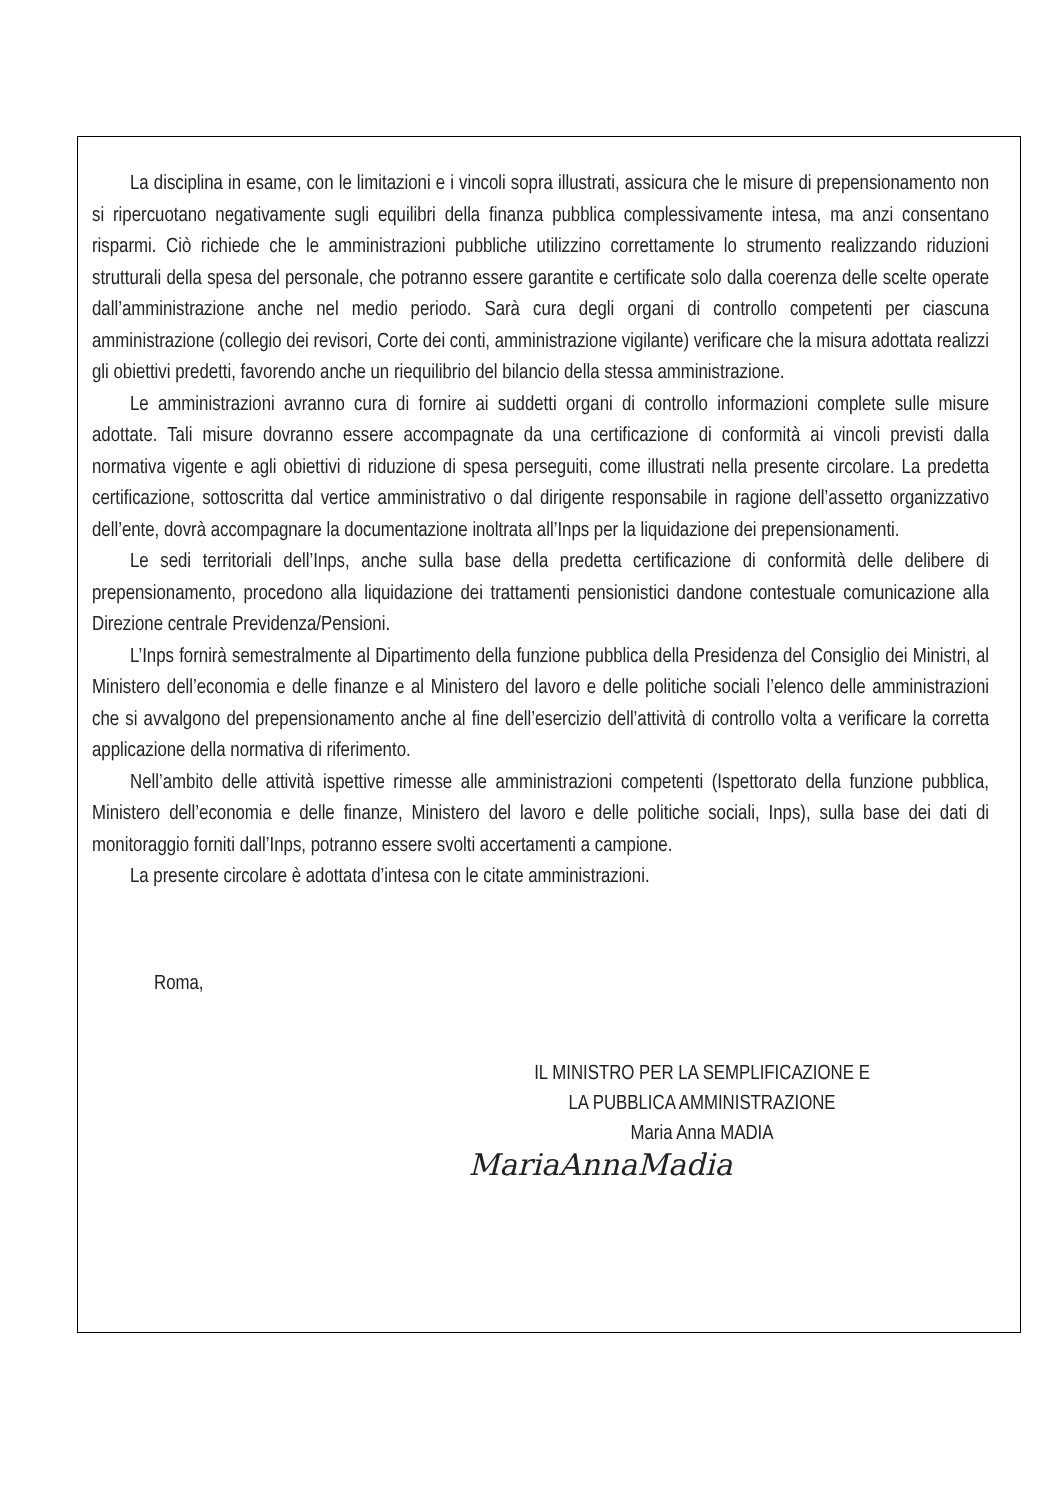La disciplina in esame, con le limitazioni e i vincoli sopra illustrati, assicura che le misure di prepensionamento non si ripercuotano negativamente sugli equilibri della finanza pubblica complessivamente intesa, ma anzi consentano risparmi. Ciò richiede che le amministrazioni pubbliche utilizzino correttamente lo strumento realizzando riduzioni strutturali della spesa del personale, che potranno essere garantite e certificate solo dalla coerenza delle scelte operate dall’amministrazione anche nel medio periodo. Sarà cura degli organi di controllo competenti per ciascuna amministrazione (collegio dei revisori, Corte dei conti, amministrazione vigilante) verificare che la misura adottata realizzi gli obiettivi predetti, favorendo anche un riequilibrio del bilancio della stessa amministrazione.
Le amministrazioni avranno cura di fornire ai suddetti organi di controllo informazioni complete sulle misure adottate. Tali misure dovranno essere accompagnate da una certificazione di conformità ai vincoli previsti dalla normativa vigente e agli obiettivi di riduzione di spesa perseguiti, come illustrati nella presente circolare. La predetta certificazione, sottoscritta dal vertice amministrativo o dal dirigente responsabile in ragione dell’assetto organizzativo dell’ente, dovrà accompagnare la documentazione inoltrata all’Inps per la liquidazione dei prepensionamenti.
Le sedi territoriali dell’Inps, anche sulla base della predetta certificazione di conformità delle delibere di prepensionamento, procedono alla liquidazione dei trattamenti pensionistici dandone contestuale comunicazione alla Direzione centrale Previdenza/Pensioni.
L’Inps fornirà semestralmente al Dipartimento della funzione pubblica della Presidenza del Consiglio dei Ministri, al Ministero dell’economia e delle finanze e al Ministero del lavoro e delle politiche sociali l’elenco delle amministrazioni che si avvalgono del prepensionamento anche al fine dell’esercizio dell’attività di controllo volta a verificare la corretta applicazione della normativa di riferimento.
Nell’ambito delle attività ispettive rimesse alle amministrazioni competenti (Ispettorato della funzione pubblica, Ministero dell’economia e delle finanze, Ministero del lavoro e delle politiche sociali, Inps), sulla base dei dati di monitoraggio forniti dall’Inps, potranno essere svolti accertamenti a campione.
La presente circolare è adottata d’intesa con le citate amministrazioni.
Roma,
IL MINISTRO PER LA SEMPLIFICAZIONE E
LA PUBBLICA AMMINISTRAZIONE
Maria Anna MADIA
MariaAnnaMadia